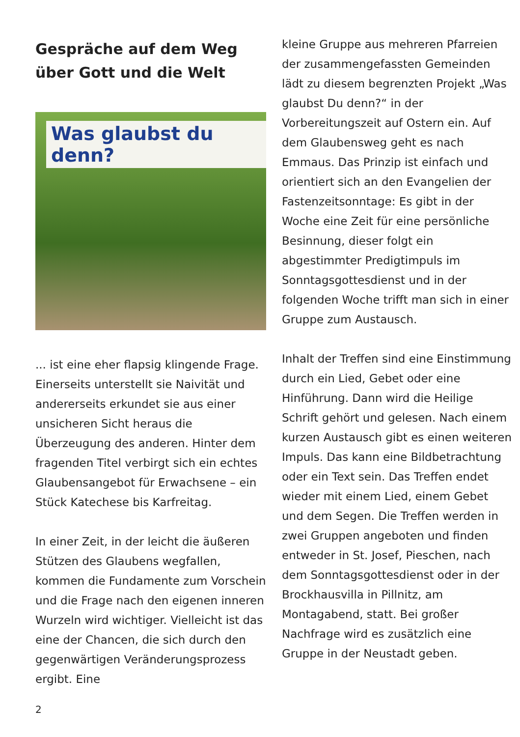Gespräche auf dem Weg über Gott und die Welt
Was glaubst du denn?
... ist eine eher flapsig klingende Frage. Einerseits unterstellt sie Naivität und andererseits erkundet sie aus einer unsicheren Sicht heraus die Überzeugung des anderen. Hinter dem fragenden Titel verbirgt sich ein echtes Glaubensangebot für Erwachsene – ein Stück Katechese bis Karfreitag.
In einer Zeit, in der leicht die äußeren Stützen des Glaubens wegfallen, kommen die Fundamente zum Vorschein und die Frage nach den eigenen inneren Wurzeln wird wichtiger. Vielleicht ist das eine der Chancen, die sich durch den gegenwärtigen Veränderungsprozess ergibt. Eine
kleine Gruppe aus mehreren Pfarreien der zusammengefassten Gemeinden lädt zu diesem begrenzten Projekt „Was glaubst Du denn?“ in der Vorbereitungszeit auf Ostern ein. Auf dem Glaubensweg geht es nach Emmaus. Das Prinzip ist einfach und orientiert sich an den Evangelien der Fastenzeitsonntage: Es gibt in der Woche eine Zeit für eine persönliche Besinnung, dieser folgt ein abgestimmter Predigtimpuls im Sonntagsgottesdienst und in der folgenden Woche trifft man sich in einer Gruppe zum Austausch.
Inhalt der Treffen sind eine Einstimmung durch ein Lied, Gebet oder eine Hinführung. Dann wird die Heilige Schrift gehört und gelesen. Nach einem kurzen Austausch gibt es einen weiteren Impuls. Das kann eine Bildbetrachtung oder ein Text sein. Das Treffen endet wieder mit einem Lied, einem Gebet und dem Segen. Die Treffen werden in zwei Gruppen angeboten und finden entweder in St. Josef, Pieschen, nach dem Sonntagsgottesdienst oder in der Brockhausvilla in Pillnitz, am Montagabend, statt. Bei großer Nachfrage wird es zusätzlich eine Gruppe in der Neustadt geben.
2